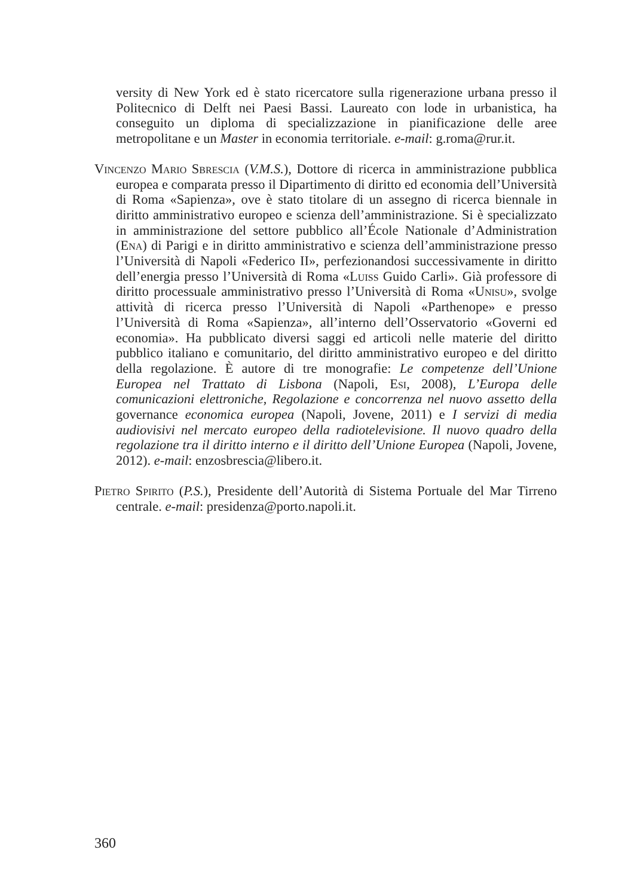versity di New York ed è stato ricercatore sulla rigenerazione urbana presso il Politecnico di Delft nei Paesi Bassi. Laureato con lode in urbanistica, ha conseguito un diploma di specializzazione in pianificazione delle aree metropolitane e un Master in economia territoriale. e-mail: g.roma@rur.it.
Vincenzo Mario Sbrescia (V.M.S.), Dottore di ricerca in amministrazione pubblica europea e comparata presso il Dipartimento di diritto ed economia dell’Università di Roma «Sapienza», ove è stato titolare di un assegno di ricerca biennale in diritto amministrativo europeo e scienza dell’amministrazione. Si è specializzato in amministrazione del settore pubblico all’École Nationale d’Administration (Ena) di Parigi e in diritto amministrativo e scienza dell’amministrazione presso l’Università di Napoli «Federico II», perfezionandosi successivamente in diritto dell’energia presso l’Università di Roma «Luiss Guido Carli». Già professore di diritto processuale amministrativo presso l’Università di Roma «Unisu», svolge attività di ricerca presso l’Università di Napoli «Parthenope» e presso l’Università di Roma «Sapienza», all’interno dell’Osservatorio «Governi ed economia». Ha pubblicato diversi saggi ed articoli nelle materie del diritto pubblico italiano e comunitario, del diritto amministrativo europeo e del diritto della regolazione. È autore di tre monografie: Le competenze dell’Unione Europea nel Trattato di Lisbona (Napoli, Esi, 2008), L’Europa delle comunicazioni elettroniche, Regolazione e concorrenza nel nuovo assetto della governance economica europea (Napoli, Jovene, 2011) e I servizi di media audiovisivi nel mercato europeo della radiotelevisione. Il nuovo quadro della regolazione tra il diritto interno e il diritto dell’Unione Europea (Napoli, Jovene, 2012). e-mail: enzosbrescia@libero.it.
Pietro Spirito (P.S.), Presidente dell’Autorità di Sistema Portuale del Mar Tirreno centrale. e-mail: presidenza@porto.napoli.it.
360